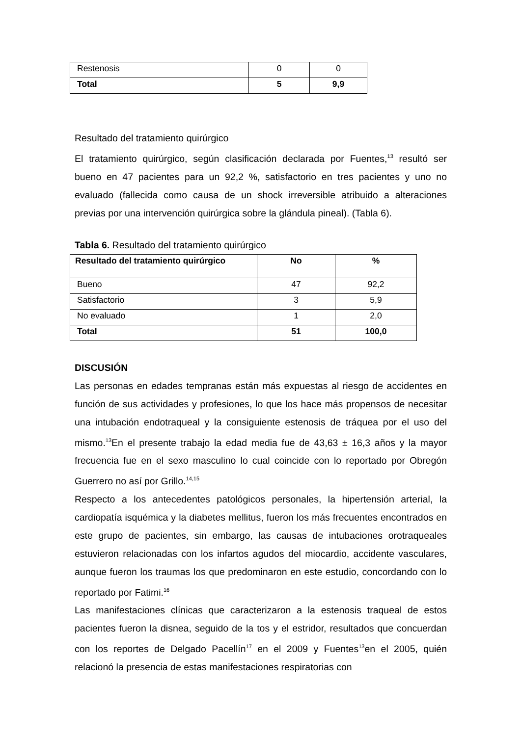| Restenosis | 0 | 0 |
| Total | 5 | 9,9 |
Resultado del tratamiento quirúrgico
El tratamiento quirúrgico, según clasificación declarada por Fuentes,<sup>13</sup> resultó ser bueno en 47 pacientes para un 92,2 %, satisfactorio en tres pacientes y uno no evaluado (fallecida como causa de un shock irreversible atribuido a alteraciones previas por una intervención quirúrgica sobre la glándula pineal). (Tabla 6).
Tabla 6. Resultado del tratamiento quirúrgico
| Resultado del tratamiento quirúrgico | No | % |
| --- | --- | --- |
| Bueno | 47 | 92,2 |
| Satisfactorio | 3 | 5,9 |
| No evaluado | 1 | 2,0 |
| Total | 51 | 100,0 |
DISCUSIÓN
Las personas en edades tempranas están más expuestas al riesgo de accidentes en función de sus actividades y profesiones, lo que los hace más propensos de necesitar una intubación endotraqueal y la consiguiente estenosis de tráquea por el uso del mismo.<sup>13</sup>En el presente trabajo la edad media fue de 43,63 ± 16,3 años y la mayor frecuencia fue en el sexo masculino lo cual coincide con lo reportado por Obregón Guerrero no así por Grillo.<sup>14,15</sup>
Respecto a los antecedentes patológicos personales, la hipertensión arterial, la cardiopatía isquémica y la diabetes mellitus, fueron los más frecuentes encontrados en este grupo de pacientes, sin embargo, las causas de intubaciones orotraqueales estuvieron relacionadas con los infartos agudos del miocardio, accidente vasculares, aunque fueron los traumas los que predominaron en este estudio, concordando con lo reportado por Fatimi.<sup>16</sup>
Las manifestaciones clínicas que caracterizaron a la estenosis traqueal de estos pacientes fueron la disnea, seguido de la tos y el estridor, resultados que concuerdan con los reportes de Delgado Pacellín<sup>17</sup> en el 2009 y Fuentes<sup>13</sup>en el 2005, quién relacionó la presencia de estas manifestaciones respiratorias con